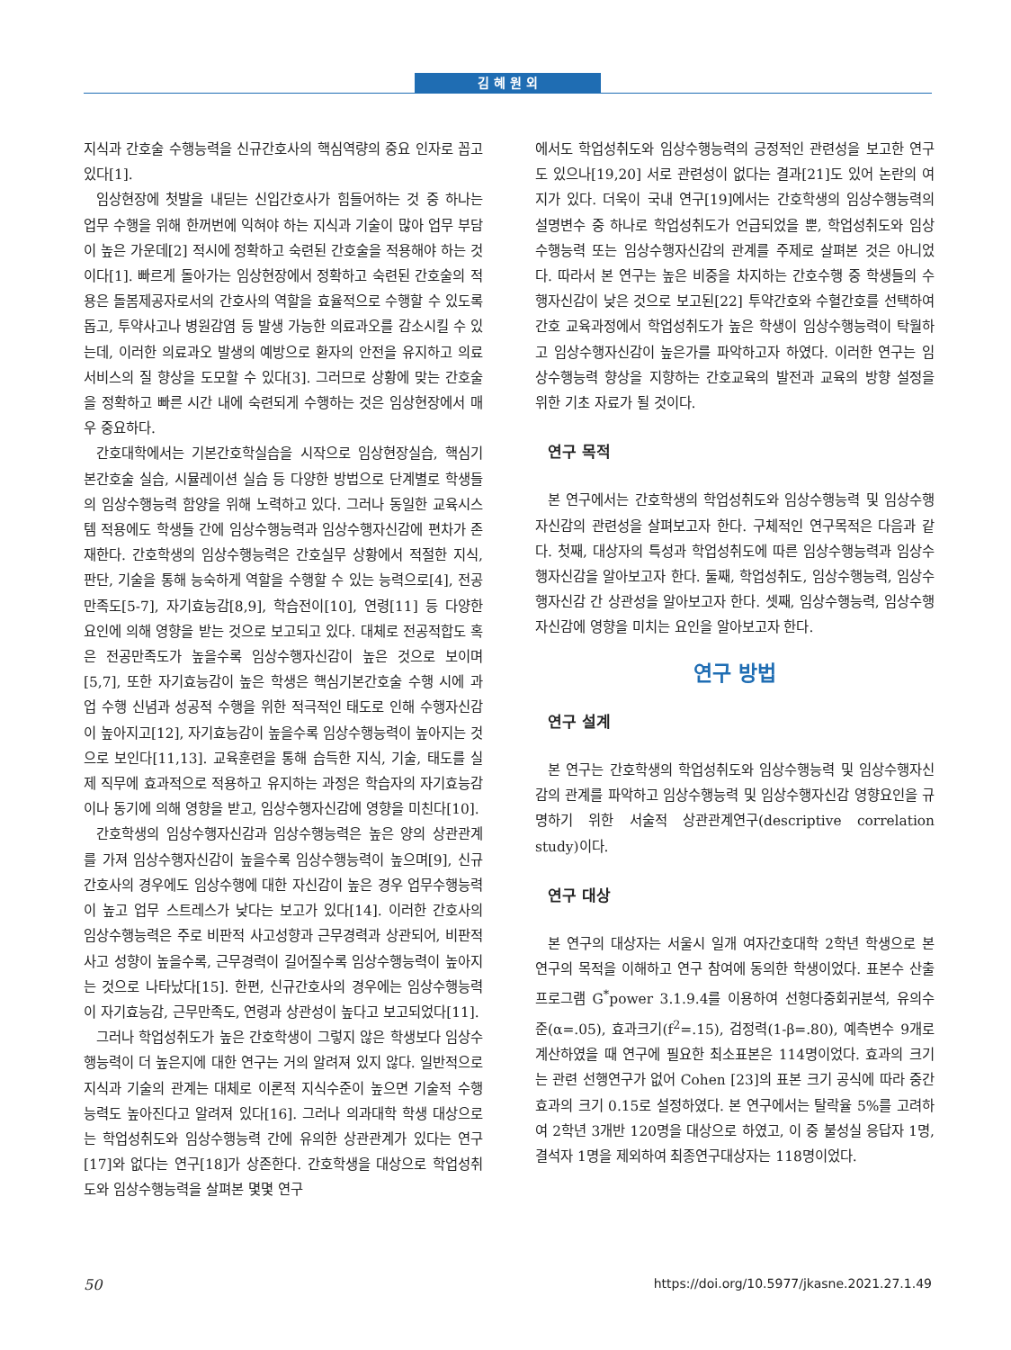김 혜 원 외
지식과 간호술 수행능력을 신규간호사의 핵심역량의 중요 인자로 꼽고 있다[1].
임상현장에 첫발을 내딛는 신입간호사가 힘들어하는 것 중 하나는 업무 수행을 위해 한꺼번에 익혀야 하는 지식과 기술이 많아 업무 부담이 높은 가운데[2] 적시에 정확하고 숙련된 간호술을 적용해야 하는 것이다[1]. 빠르게 돌아가는 임상현장에서 정확하고 숙련된 간호술의 적용은 돌봄제공자로서의 간호사의 역할을 효율적으로 수행할 수 있도록 돕고, 투약사고나 병원감염 등 발생 가능한 의료과오를 감소시킬 수 있는데, 이러한 의료과오 발생의 예방으로 환자의 안전을 유지하고 의료서비스의 질 향상을 도모할 수 있다[3]. 그러므로 상황에 맞는 간호술을 정확하고 빠른 시간 내에 숙련되게 수행하는 것은 임상현장에서 매우 중요하다.
간호대학에서는 기본간호학실습을 시작으로 임상현장실습, 핵심기본간호술 실습, 시뮬레이션 실습 등 다양한 방법으로 단계별로 학생들의 임상수행능력 함양을 위해 노력하고 있다. 그러나 동일한 교육시스템 적용에도 학생들 간에 임상수행능력과 임상수행자신감에 편차가 존재한다. 간호학생의 임상수행능력은 간호실무 상황에서 적절한 지식, 판단, 기술을 통해 능숙하게 역할을 수행할 수 있는 능력으로[4], 전공만족도[5-7], 자기효능감[8,9], 학습전이[10], 연령[11] 등 다양한 요인에 의해 영향을 받는 것으로 보고되고 있다. 대체로 전공적합도 혹은 전공만족도가 높을수록 임상수행자신감이 높은 것으로 보이며[5,7], 또한 자기효능감이 높은 학생은 핵심기본간호술 수행 시에 과업 수행 신념과 성공적 수행을 위한 적극적인 태도로 인해 수행자신감이 높아지고[12], 자기효능감이 높을수록 임상수행능력이 높아지는 것으로 보인다[11,13]. 교육훈련을 통해 습득한 지식, 기술, 태도를 실제 직무에 효과적으로 적용하고 유지하는 과정은 학습자의 자기효능감이나 동기에 의해 영향을 받고, 임상수행자신감에 영향을 미친다[10].
간호학생의 임상수행자신감과 임상수행능력은 높은 양의 상관관계를 가져 임상수행자신감이 높을수록 임상수행능력이 높으며[9], 신규간호사의 경우에도 임상수행에 대한 자신감이 높은 경우 업무수행능력이 높고 업무 스트레스가 낮다는 보고가 있다[14]. 이러한 간호사의 임상수행능력은 주로 비판적 사고성향과 근무경력과 상관되어, 비판적 사고 성향이 높을수록, 근무경력이 길어질수록 임상수행능력이 높아지는 것으로 나타났다[15]. 한편, 신규간호사의 경우에는 임상수행능력이 자기효능감, 근무만족도, 연령과 상관성이 높다고 보고되었다[11].
그러나 학업성취도가 높은 간호학생이 그렇지 않은 학생보다 임상수행능력이 더 높은지에 대한 연구는 거의 알려져 있지 않다. 일반적으로 지식과 기술의 관계는 대체로 이론적 지식수준이 높으면 기술적 수행능력도 높아진다고 알려져 있다[16]. 그러나 의과대학 학생 대상으로는 학업성취도와 임상수행능력 간에 유의한 상관관계가 있다는 연구[17]와 없다는 연구[18]가 상존한다. 간호학생을 대상으로 학업성취도와 임상수행능력을 살펴본 몇몇 연구
에서도 학업성취도와 임상수행능력의 긍정적인 관련성을 보고한 연구도 있으나[19,20] 서로 관련성이 없다는 결과[21]도 있어 논란의 여지가 있다. 더욱이 국내 연구[19]에서는 간호학생의 임상수행능력의 설명변수 중 하나로 학업성취도가 언급되었을 뿐, 학업성취도와 임상수행능력 또는 임상수행자신감의 관계를 주제로 살펴본 것은 아니었다. 따라서 본 연구는 높은 비중을 차지하는 간호수행 중 학생들의 수행자신감이 낮은 것으로 보고된[22] 투약간호와 수혈간호를 선택하여 간호 교육과정에서 학업성취도가 높은 학생이 임상수행능력이 탁월하고 임상수행자신감이 높은가를 파악하고자 하였다. 이러한 연구는 임상수행능력 향상을 지향하는 간호교육의 발전과 교육의 방향 설정을 위한 기초 자료가 될 것이다.
연구 목적
본 연구에서는 간호학생의 학업성취도와 임상수행능력 및 임상수행자신감의 관련성을 살펴보고자 한다. 구체적인 연구목적은 다음과 같다. 첫째, 대상자의 특성과 학업성취도에 따른 임상수행능력과 임상수행자신감을 알아보고자 한다. 둘째, 학업성취도, 임상수행능력, 임상수행자신감 간 상관성을 알아보고자 한다. 셋째, 임상수행능력, 임상수행자신감에 영향을 미치는 요인을 알아보고자 한다.
연구 방법
연구 설계
본 연구는 간호학생의 학업성취도와 임상수행능력 및 임상수행자신감의 관계를 파악하고 임상수행능력 및 임상수행자신감 영향요인을 규명하기 위한 서술적 상관관계연구(descriptive correlation study)이다.
연구 대상
본 연구의 대상자는 서울시 일개 여자간호대학 2학년 학생으로 본 연구의 목적을 이해하고 연구 참여에 동의한 학생이었다. 표본수 산출 프로그램 G<sup>*</sup>power 3.1.9.4를 이용하여 선형다중회귀분석, 유의수준(α=.05), 효과크기(f<sup>2</sup>=.15), 검정력(1-β=.80), 예측변수 9개로 계산하였을 때 연구에 필요한 최소표본은 114명이었다. 효과의 크기는 관련 선행연구가 없어 Cohen [23]의 표본 크기 공식에 따라 중간 효과의 크기 0.15로 설정하였다. 본 연구에서는 탈락율 5%를 고려하여 2학년 3개반 120명을 대상으로 하였고, 이 중 불성실 응답자 1명, 결석자 1명을 제외하여 최종연구대상자는 118명이었다.
50 https://doi.org/10.5977/jkasne.2021.27.1.49